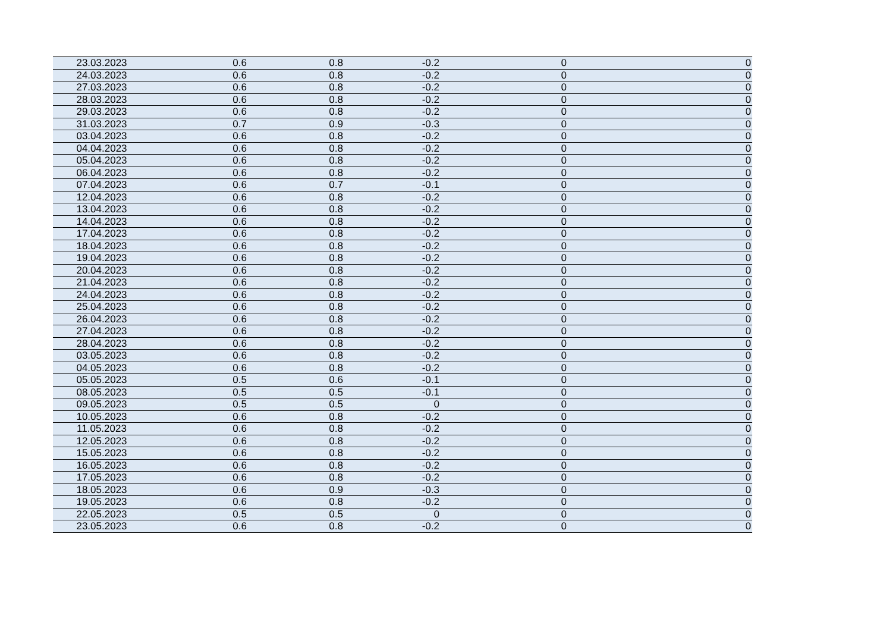| 23.03.2023 | 0.6 | 0.8 | -0.2 | 0 | 0 |
| 24.03.2023 | 0.6 | 0.8 | -0.2 | 0 | 0 |
| 27.03.2023 | 0.6 | 0.8 | -0.2 | 0 | 0 |
| 28.03.2023 | 0.6 | 0.8 | -0.2 | 0 | 0 |
| 29.03.2023 | 0.6 | 0.8 | -0.2 | 0 | 0 |
| 31.03.2023 | 0.7 | 0.9 | -0.3 | 0 | 0 |
| 03.04.2023 | 0.6 | 0.8 | -0.2 | 0 | 0 |
| 04.04.2023 | 0.6 | 0.8 | -0.2 | 0 | 0 |
| 05.04.2023 | 0.6 | 0.8 | -0.2 | 0 | 0 |
| 06.04.2023 | 0.6 | 0.8 | -0.2 | 0 | 0 |
| 07.04.2023 | 0.6 | 0.7 | -0.1 | 0 | 0 |
| 12.04.2023 | 0.6 | 0.8 | -0.2 | 0 | 0 |
| 13.04.2023 | 0.6 | 0.8 | -0.2 | 0 | 0 |
| 14.04.2023 | 0.6 | 0.8 | -0.2 | 0 | 0 |
| 17.04.2023 | 0.6 | 0.8 | -0.2 | 0 | 0 |
| 18.04.2023 | 0.6 | 0.8 | -0.2 | 0 | 0 |
| 19.04.2023 | 0.6 | 0.8 | -0.2 | 0 | 0 |
| 20.04.2023 | 0.6 | 0.8 | -0.2 | 0 | 0 |
| 21.04.2023 | 0.6 | 0.8 | -0.2 | 0 | 0 |
| 24.04.2023 | 0.6 | 0.8 | -0.2 | 0 | 0 |
| 25.04.2023 | 0.6 | 0.8 | -0.2 | 0 | 0 |
| 26.04.2023 | 0.6 | 0.8 | -0.2 | 0 | 0 |
| 27.04.2023 | 0.6 | 0.8 | -0.2 | 0 | 0 |
| 28.04.2023 | 0.6 | 0.8 | -0.2 | 0 | 0 |
| 03.05.2023 | 0.6 | 0.8 | -0.2 | 0 | 0 |
| 04.05.2023 | 0.6 | 0.8 | -0.2 | 0 | 0 |
| 05.05.2023 | 0.5 | 0.6 | -0.1 | 0 | 0 |
| 08.05.2023 | 0.5 | 0.5 | -0.1 | 0 | 0 |
| 09.05.2023 | 0.5 | 0.5 | 0 | 0 | 0 |
| 10.05.2023 | 0.6 | 0.8 | -0.2 | 0 | 0 |
| 11.05.2023 | 0.6 | 0.8 | -0.2 | 0 | 0 |
| 12.05.2023 | 0.6 | 0.8 | -0.2 | 0 | 0 |
| 15.05.2023 | 0.6 | 0.8 | -0.2 | 0 | 0 |
| 16.05.2023 | 0.6 | 0.8 | -0.2 | 0 | 0 |
| 17.05.2023 | 0.6 | 0.8 | -0.2 | 0 | 0 |
| 18.05.2023 | 0.6 | 0.9 | -0.3 | 0 | 0 |
| 19.05.2023 | 0.6 | 0.8 | -0.2 | 0 | 0 |
| 22.05.2023 | 0.5 | 0.5 | 0 | 0 | 0 |
| 23.05.2023 | 0.6 | 0.8 | -0.2 | 0 | 0 |